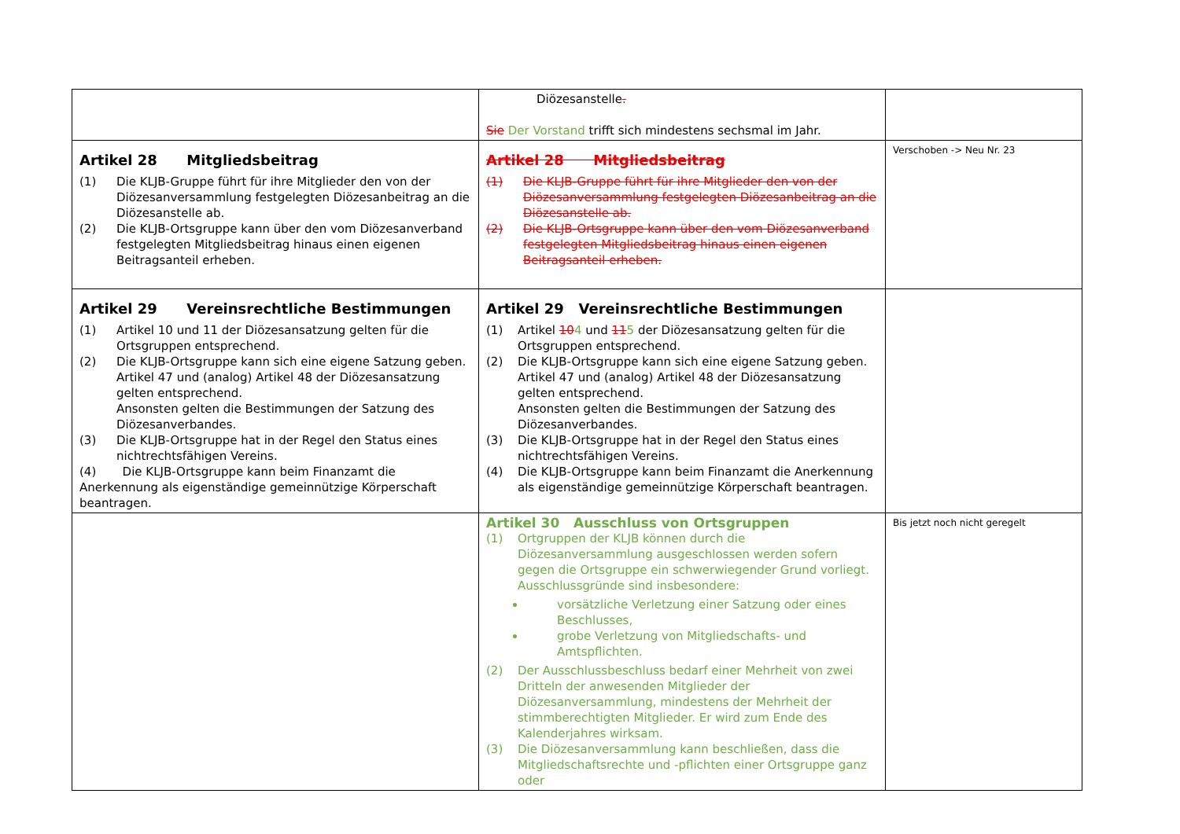| | Diözesanstelle . Sie Der Vorstand trifft sich mindestens sechsmal im Jahr. | |
| Artikel 28 Mitgliedsbeitrag (1) Die KLJB-Gruppe führt für ihre Mitglieder den von der Diözesanversammlung festgelegten Diözesanbeitrag an die Diözesanstelle ab. (2) Die KLJB-Ortsgruppe kann über den vom Diözesanverband festgelegten Mitgliedsbeitrag hinaus einen eigenen Beitragsanteil erheben. | Artikel 28 Mitgliedsbeitrag (1) Die KLJB-Gruppe führt für ihre Mitglieder den von der Diözesanversammlung festgelegten Diözesanbeitrag an die Diözesanstelle ab. (2) Die KLJB-Ortsgruppe kann über den vom Diözesanverband festgelegten Mitgliedsbeitrag hinaus einen eigenen Beitragsanteil erheben. | Verschoben -> Neu Nr. 23 |
| Artikel 29 Vereinsrechtliche Bestimmungen (1) Artikel 10 und 11 der Diözesansatzung gelten für die Ortsgruppen entsprechend. (2) Die KLJB-Ortsgruppe kann sich eine eigene Satzung geben. Artikel 47 und (analog) Artikel 48 der Diözesansatzung gelten entsprechend. Ansonsten gelten die Bestimmungen der Satzung des Diözesanverbandes. (3) Die KLJB-Ortsgruppe hat in der Regel den Status eines nichtrechtsfähigen Vereins. (4) Die KLJB-Ortsgruppe kann beim Finanzamt die Anerkennung als eigenständige gemeinnützige Körperschaft beantragen. | Artikel 29 Vereinsrechtliche Bestimmungen (1) Artikel 10 4 und 11 5 der Diözesansatzung gelten für die Ortsgruppen entsprechend. (2) Die KLJB-Ortsgruppe kann sich eine eigene Satzung geben. Artikel 47 und (analog) Artikel 48 der Diözesansatzung gelten entsprechend. Ansonsten gelten die Bestimmungen der Satzung des Diözesanverbandes. (3) Die KLJB-Ortsgruppe hat in der Regel den Status eines nichtrechtsfähigen Vereins. (4) Die KLJB-Ortsgruppe kann beim Finanzamt die Anerkennung als eigenständige gemeinnützige Körperschaft beantragen. | |
| | Artikel 30 Ausschluss von Ortsgruppen (1) Ortgruppen der KLJB können durch die Diözesanversammlung ausgeschlossen werden sofern gegen die Ortsgruppe ein schwerwiegender Grund vorliegt. Ausschlussgründe sind insbesondere: vorsätzliche Verletzung einer Satzung oder eines Beschlusses, grobe Verletzung von Mitgliedschafts- und Amtspflichten. (2) Der Ausschlussbeschluss bedarf einer Mehrheit von zwei Dritteln der anwesenden Mitglieder der Diözesanversammlung, mindestens der Mehrheit der stimmberechtigten Mitglieder. Er wird zum Ende des Kalenderjahres wirksam. (3) Die Diözesanversammlung kann beschließen, dass die Mitgliedschaftsrechte und -pflichten einer Ortsgruppe ganz oder | Bis jetzt noch nicht geregelt |